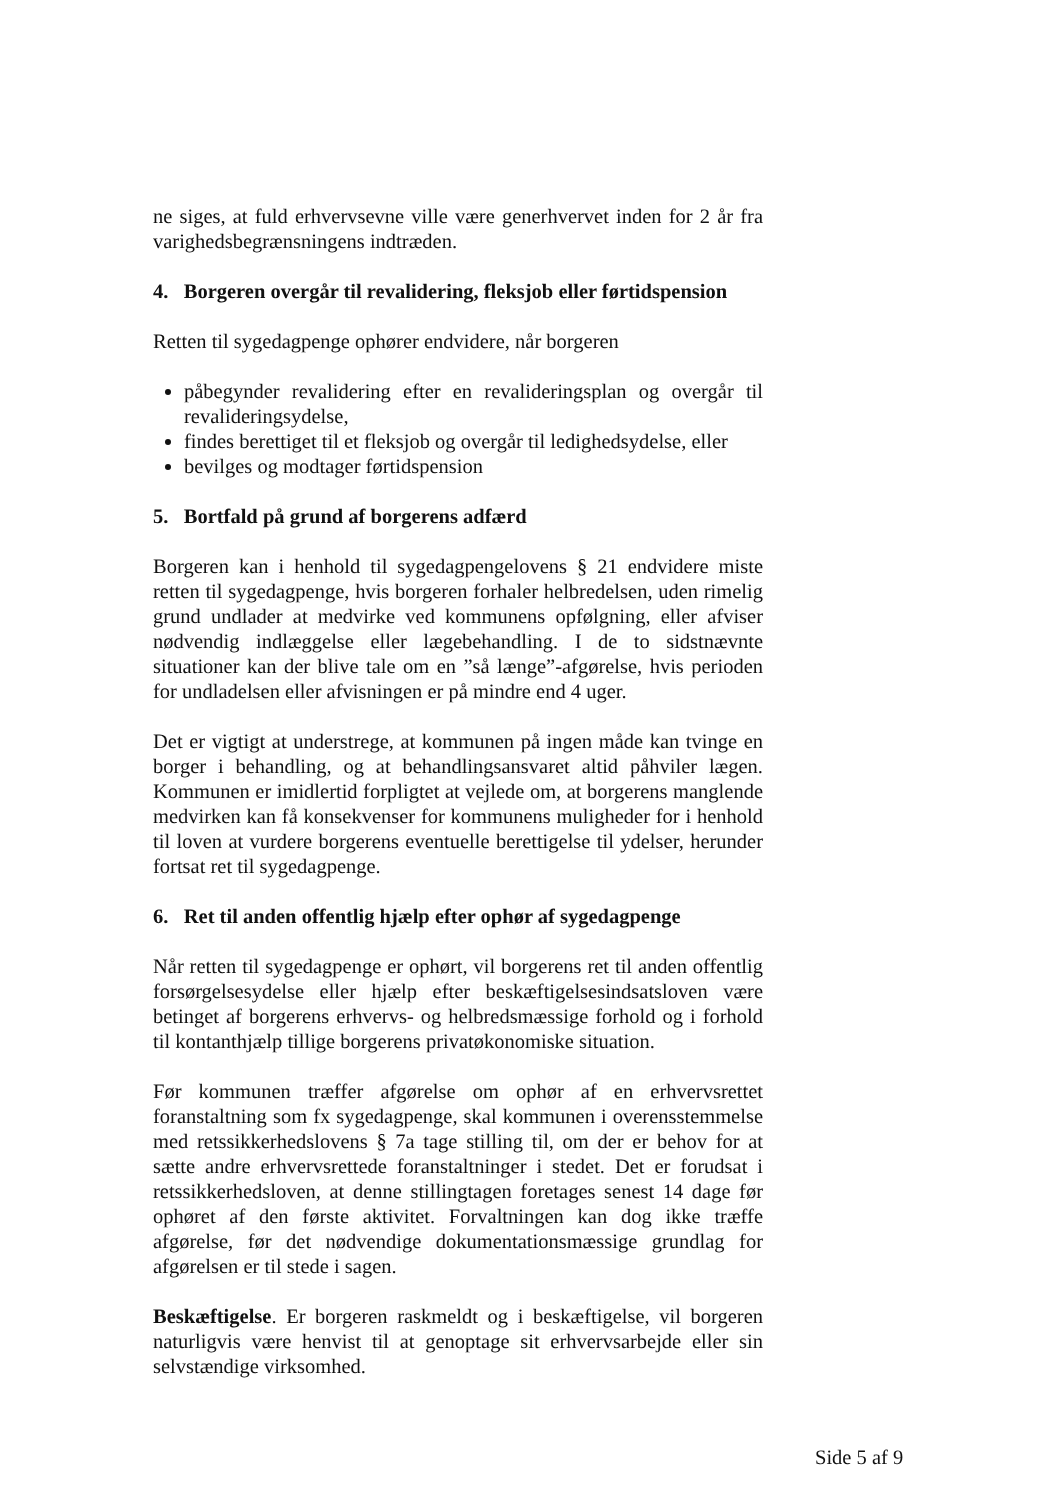ne siges, at fuld erhvervsevne ville være generhvervet inden for 2 år fra varighedsbegrænsningens indtræden.
4. Borgeren overgår til revalidering, fleksjob eller førtidspension
Retten til sygedagpenge ophører endvidere, når borgeren
påbegynder revalidering efter en revalideringsplan og overgår til revalideringsydelse,
findes berettiget til et fleksjob og overgår til ledighedsydelse, eller
bevilges og modtager førtidspension
5. Bortfald på grund af borgerens adfærd
Borgeren kan i henhold til sygedagpengelovens § 21 endvidere miste retten til sygedagpenge, hvis borgeren forhaler helbredelsen, uden rimelig grund undlader at medvirke ved kommunens opfølgning, eller afviser nødvendig indlæggelse eller lægebehandling. I de to sidstnævnte situationer kan der blive tale om en ”så længe”-afgørelse, hvis perioden for undladelsen eller afvisningen er på mindre end 4 uger.
Det er vigtigt at understrege, at kommunen på ingen måde kan tvinge en borger i behandling, og at behandlingsansvaret altid påhviler lægen. Kommunen er imidlertid forpligtet at vejlede om, at borgerens manglende medvirken kan få konsekvenser for kommunens muligheder for i henhold til loven at vurdere borgerens eventuelle berettigelse til ydelser, herunder fortsat ret til sygedagpenge.
6. Ret til anden offentlig hjælp efter ophør af sygedagpenge
Når retten til sygedagpenge er ophørt, vil borgerens ret til anden offentlig forsørgelsesydelse eller hjælp efter beskæftigelsesindsatsloven være betinget af borgerens erhvervs- og helbredsmæssige forhold og i forhold til kontanthjælp tillige borgerens privatøkonomiske situation.
Før kommunen træffer afgørelse om ophør af en erhvervsrettet foranstaltning som fx sygedagpenge, skal kommunen i overensstemmelse med retssikkerhedslovens § 7a tage stilling til, om der er behov for at sætte andre erhvervsrettede foranstaltninger i stedet. Det er forudsat i retssikkerhedsloven, at denne stillingtagen foretages senest 14 dage før ophøret af den første aktivitet. Forvaltningen kan dog ikke træffe afgørelse, før det nødvendige dokumentationsmæssige grundlag for afgørelsen er til stede i sagen.
Beskæftigelse. Er borgeren raskmeldt og i beskæftigelse, vil borgeren naturligvis være henvist til at genoptage sit erhvervsarbejde eller sin selvstændige virksomhed.
Side 5 af 9